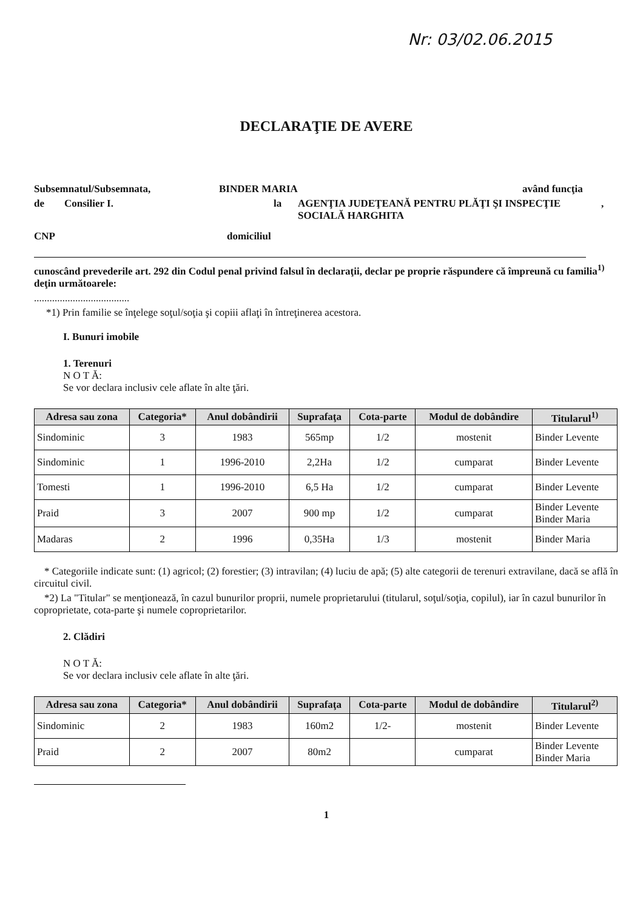Nr: 03/02.06.2015
DECLARAŢIE DE AVERE
Subsemnatul/Subsemnata, BINDER MARIA având funcţia
de Consilier I. la AGENŢIA JUDEŢEANĂ PENTRU PLĂŢI ŞI INSPECŢIE SOCIALĂ HARGHITA,
CNP domiciliul
cunoscând prevederile art. 292 din Codul penal privind falsul în declaraţii, declar pe proprie răspundere că împreună cu familia<sup>1)</sup> deţin următoarele:
.....................................
*1) Prin familie se înţelege soţul/soţia şi copiii aflaţi în întreţinerea acestora.
I. Bunuri imobile
1. Terenuri
N O T Ă:
Se vor declara inclusiv cele aflate în alte ţări.
| Adresa sau zona | Categoria* | Anul dobândirii | Suprafaţa | Cota-parte | Modul de dobândire | Titularul<sup>1)</sup> |
| --- | --- | --- | --- | --- | --- | --- |
| Sindominic | 3 | 1983 | 565mp | 1/2 | mostenit | Binder Levente |
| Sindominic | 1 | 1996-2010 | 2,2Ha | 1/2 | cumparat | Binder Levente |
| Tomesti | 1 | 1996-2010 | 6,5 Ha | 1/2 | cumparat | Binder Levente |
| Praid | 3 | 2007 | 900 mp | 1/2 | cumparat | Binder Levente Binder Maria |
| Madaras | 2 | 1996 | 0,35Ha | 1/3 | mostenit | Binder Maria |
* Categoriile indicate sunt: (1) agricol; (2) forestier; (3) intravilan; (4) luciu de apă; (5) alte categorii de terenuri extravilane, dacă se află în circuitul civil.
*2) La "Titular" se menţionează, în cazul bunurilor proprii, numele proprietarului (titularul, soţul/soţia, copilul), iar în cazul bunurilor în coproprietate, cota-parte şi numele coproprietarilor.
2. Clădiri
N O T Ă:
Se vor declara inclusiv cele aflate în alte ţări.
| Adresa sau zona | Categoria* | Anul dobândirii | Suprafaţa | Cota-parte | Modul de dobândire | Titularul<sup>2)</sup> |
| --- | --- | --- | --- | --- | --- | --- |
| Sindominic | 2 | 1983 | 160m2 | 1/2- | mostenit | Binder Levente |
| Praid | 2 | 2007 | 80m2 | | cumparat | Binder Levente Binder Maria |
1